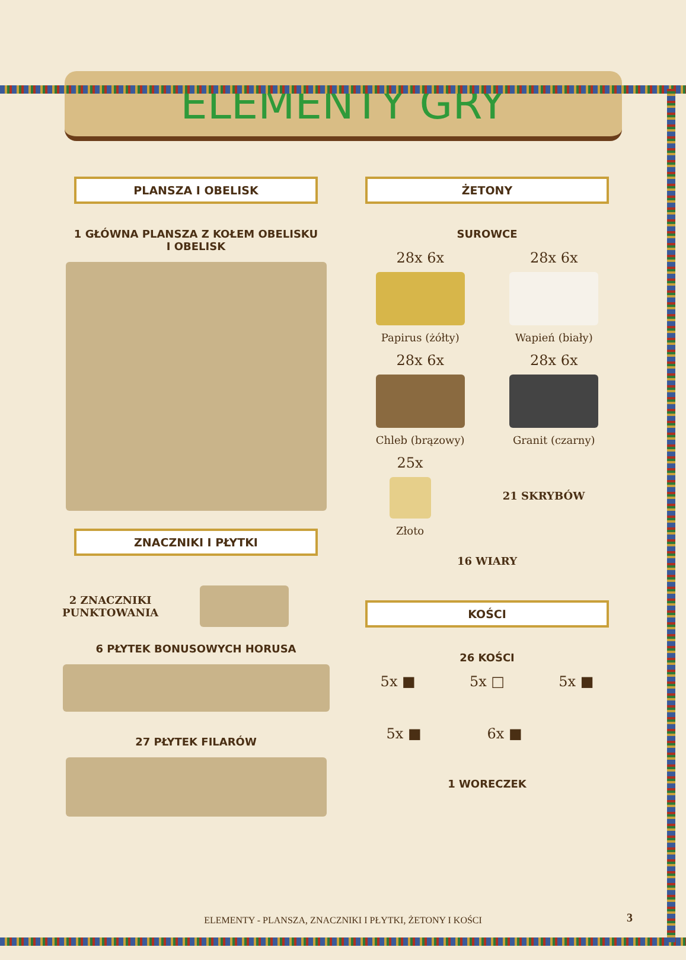ELEMENTY GRY
PLANSZA I OBELISK
1 GŁÓWNA PLANSZA Z KOŁEM OBELISKU
I OBELISK
ZNACZNIKI I PŁYTKI
2 ZNACZNIKI
PUNKTOWANIA
6 PŁYTEK BONUSOWYCH HORUSA
27 PŁYTEK FILARÓW
ŻETONY
SUROWCE
28x 6x
Papirus (żółty)
28x 6x
Wapień (biały)
28x 6x
Chleb (brązowy)
28x 6x
Granit (czarny)
25x
Złoto
21 SKRYBÓW
16 WIARY
KOŚCI
26 KOŚCI
5x ■ 5x □ 5x ■
5x ■ 6x ■
1 WORECZEK
ELEMENTY - PLANSZA, ZNACZNIKI I PŁYTKI, ŻETONY I KOŚCI
3